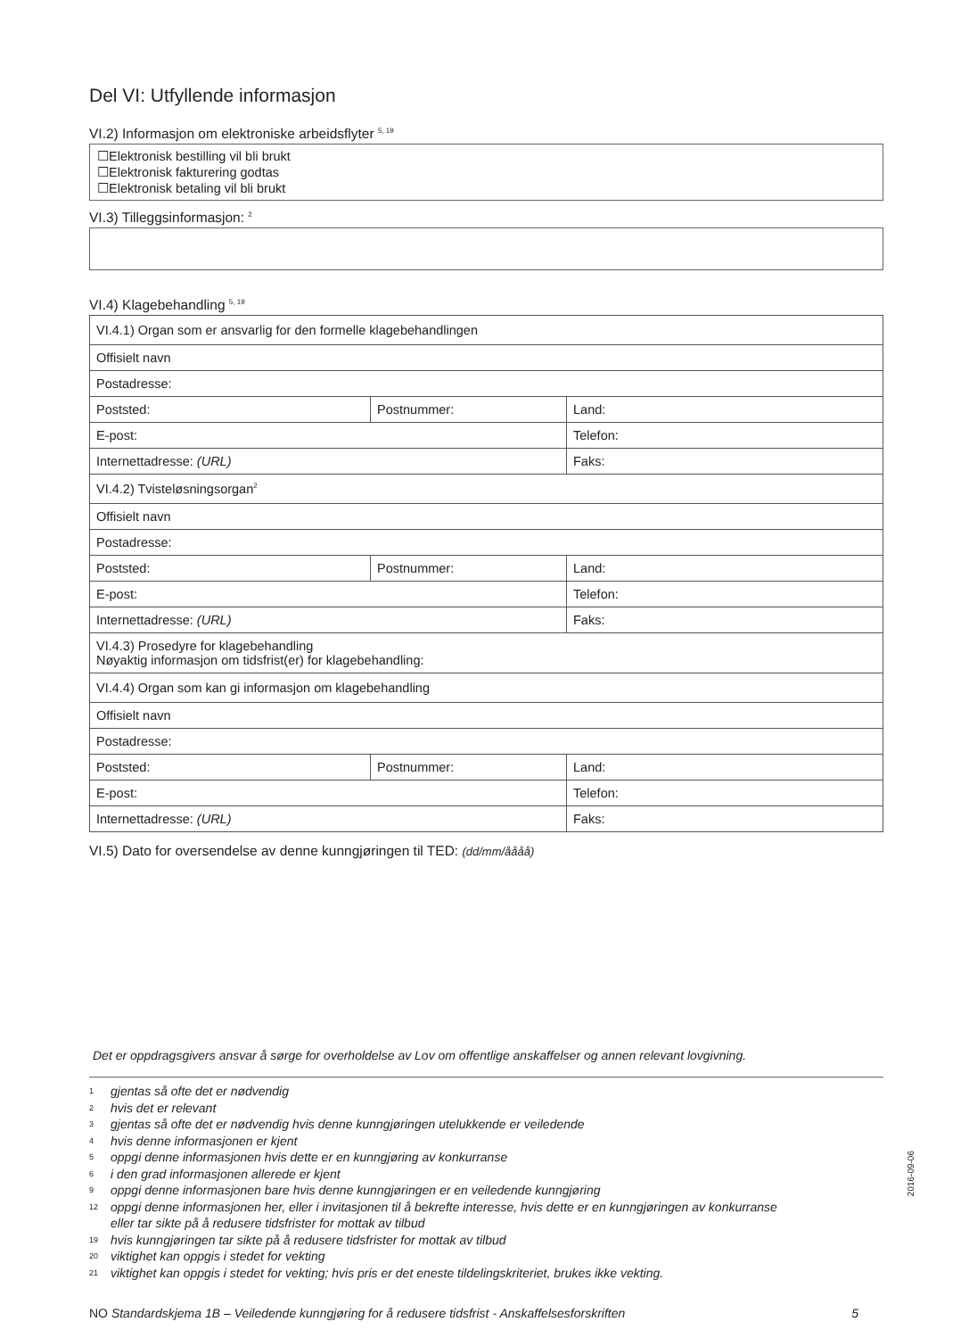Del VI: Utfyllende informasjon
VI.2) Informasjon om elektroniske arbeidsflyter <sup>5, 19</sup>
☐Elektronisk bestilling vil bli brukt
☐Elektronisk fakturering godtas
☐Elektronisk betaling vil bli brukt
VI.3) Tilleggsinformasjon: <sup>2</sup>
VI.4) Klagebehandling <sup>5, 19</sup>
| VI.4.1) Organ som er ansvarlig for den formelle klagebehandlingen | | |
| Offisielt navn | | |
| Postadresse: | | |
| Poststed: | Postnummer: | Land: |
| E-post: | | Telefon: |
| Internettadresse: (URL) | | Faks: |
| VI.4.2) Tvisteløsningsorgan<sup>2</sup> | | |
| Offisielt navn | | |
| Postadresse: | | |
| Poststed: | Postnummer: | Land: |
| E-post: | | Telefon: |
| Internettadresse: (URL) | | Faks: |
| VI.4.3) Prosedyre for klagebehandling Nøyaktig informasjon om tidsfrist(er) for klagebehandling: | | |
| VI.4.4) Organ som kan gi informasjon om klagebehandling | | |
| Offisielt navn | | |
| Postadresse: | | |
| Poststed: | Postnummer: | Land: |
| E-post: | | Telefon: |
| Internettadresse: (URL) | | Faks: |
VI.5) Dato for oversendelse av denne kunngjøringen til TED: (dd/mm/åååå)
Det er oppdragsgivers ansvar å sørge for overholdelse av Lov om offentlige anskaffelser og annen relevant lovgivning.
1 gjentas så ofte det er nødvendig
2 hvis det er relevant
3 gjentas så ofte det er nødvendig hvis denne kunngjøringen utelukkende er veiledende
4 hvis denne informasjonen er kjent
5 oppgi denne informasjonen hvis dette er en kunngjøring av konkurranse
6 i den grad informasjonen allerede er kjent
9 oppgi denne informasjonen bare hvis denne kunngjøringen er en veiledende kunngjøring
12 oppgi denne informasjonen her, eller i invitasjonen til å bekrefte interesse, hvis dette er en kunngjøringen av konkurranse
eller tar sikte på å redusere tidsfrister for mottak av tilbud
19 hvis kunngjøringen tar sikte på å redusere tidsfrister for mottak av tilbud
20 viktighet kan oppgis i stedet for vekting
21 viktighet kan oppgis i stedet for vekting; hvis pris er det eneste tildelingskriteriet, brukes ikke vekting.
NO Standardskjema 1B – Veiledende kunngjøring for å redusere tidsfrist - Anskaffelsesforskriften
5
2016-09-06